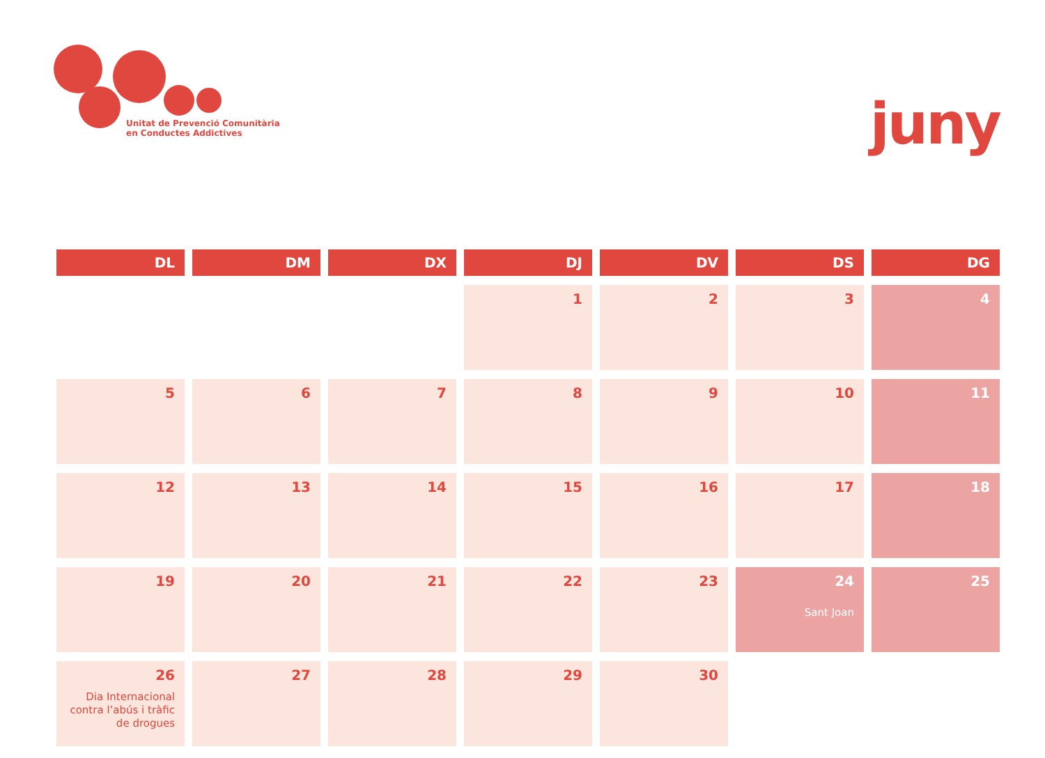Unitat de Prevenció Comunitària
en Conductes Addictives
juny
| DL | DM | DX | DJ | DV | DS | DG |
| --- | --- | --- | --- | --- | --- | --- |
| | | | 1 | 2 | 3 | 4 |
| 5 | 6 | 7 | 8 | 9 | 10 | 11 |
| 12 | 13 | 14 | 15 | 16 | 17 | 18 |
| 19 | 20 | 21 | 22 | 23 | 24 Sant Joan | 25 |
| 26 Dia Internacional contra l’abús i tràfic de drogues | 27 | 28 | 29 | 30 | | |